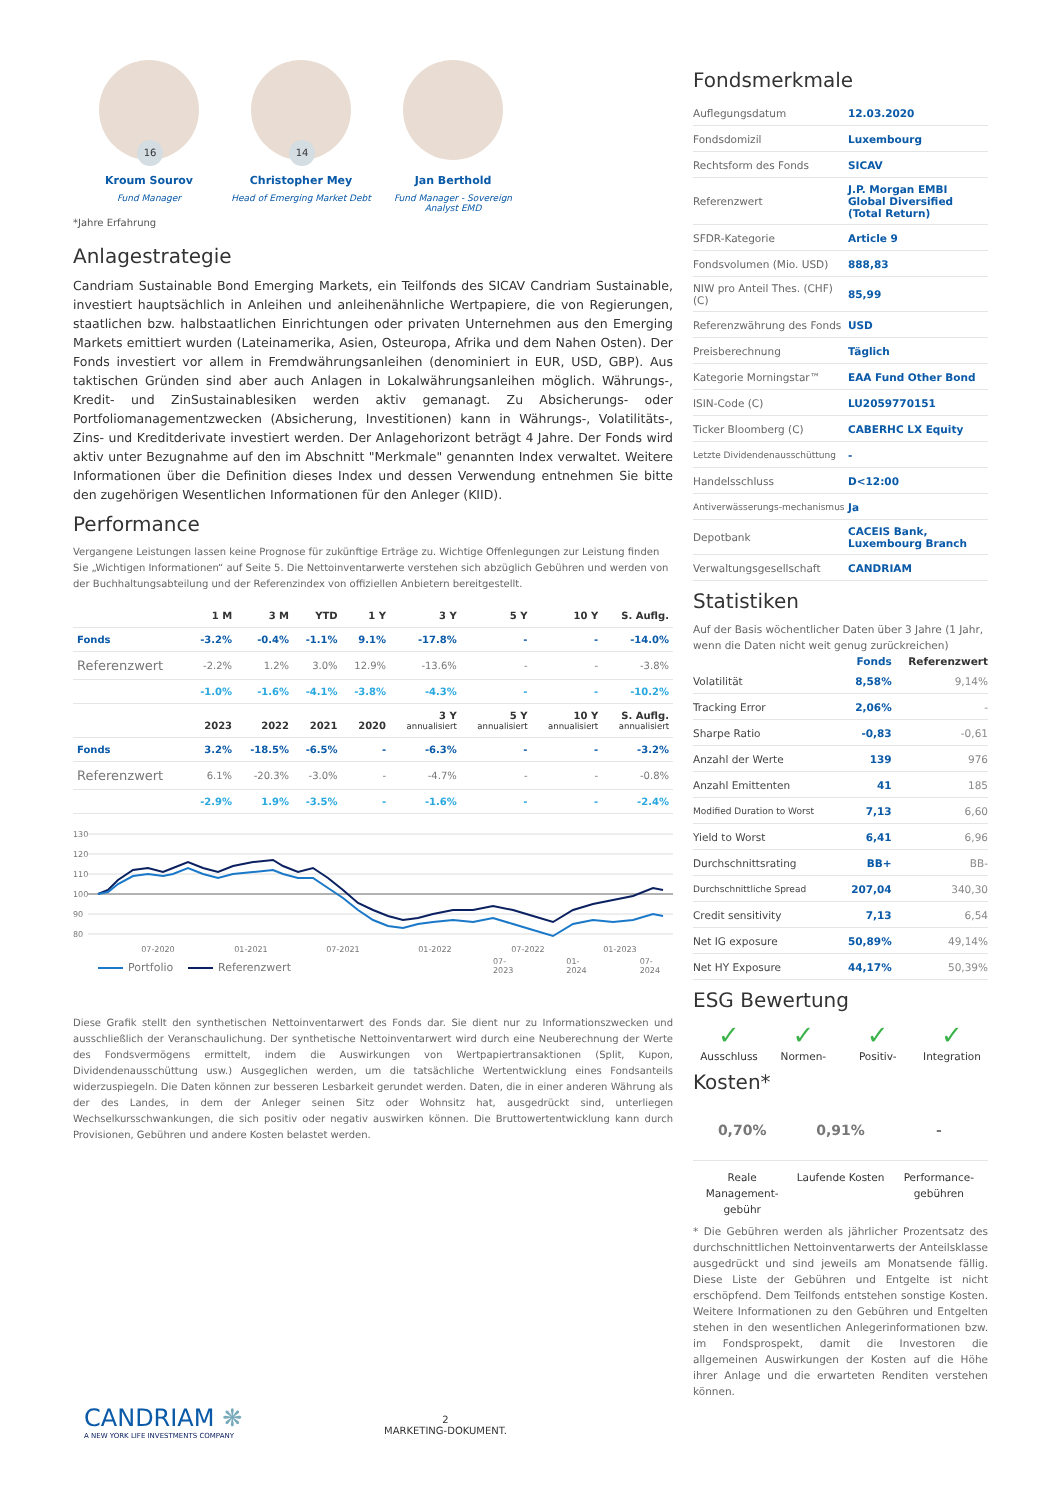16
Kroum Sourov
Fund Manager
14
Christopher Mey
Head of Emerging Market Debt
Jan Berthold
Fund Manager - Sovereign Analyst EMD
*Jahre Erfahrung
Anlagestrategie
Candriam Sustainable Bond Emerging Markets, ein Teilfonds des SICAV Candriam Sustainable, investiert hauptsächlich in Anleihen und anleihenähnliche Wertpapiere, die von Regierungen, staatlichen bzw. halbstaatlichen Einrichtungen oder privaten Unternehmen aus den Emerging Markets emittiert wurden (Lateinamerika, Asien, Osteuropa, Afrika und dem Nahen Osten). Der Fonds investiert vor allem in Fremdwährungsanleihen (denominiert in EUR, USD, GBP). Aus taktischen Gründen sind aber auch Anlagen in Lokalwährungsanleihen möglich. Währungs-, Kredit- und ZinSustainablesiken werden aktiv gemanagt. Zu Absicherungs- oder Portfoliomanagementzwecken (Absicherung, Investitionen) kann in Währungs-, Volatilitäts-, Zins- und Kreditderivate investiert werden. Der Anlagehorizont beträgt 4 Jahre. Der Fonds wird aktiv unter Bezugnahme auf den im Abschnitt "Merkmale" genannten Index verwaltet. Weitere Informationen über die Definition dieses Index und dessen Verwendung entnehmen Sie bitte den zugehörigen Wesentlichen Informationen für den Anleger (KIID).
Performance
Vergangene Leistungen lassen keine Prognose für zukünftige Erträge zu. Wichtige Offenlegungen zur Leistung finden Sie „Wichtigen Informationen“ auf Seite 5. Die Nettoinventarwerte verstehen sich abzüglich Gebühren und werden von der Buchhaltungsabteilung und der Referenzindex von offiziellen Anbietern bereitgestellt.
| | 1 M | 3 M | YTD | 1 Y | 3 Y | 5 Y | 10 Y | S. Auflg. |
| --- | --- | --- | --- | --- | --- | --- | --- | --- |
| Fonds | -3.2% | -0.4% | -1.1% | 9.1% | -17.8% | - | - | -14.0% |
| Referenzwert | -2.2% | 1.2% | 3.0% | 12.9% | -13.6% | - | - | -3.8% |
| | -1.0% | -1.6% | -4.1% | -3.8% | -4.3% | - | - | -10.2% |
| | 2023 | 2022 | 2021 | 2020 | 3 Y annualisiert | 5 Y annualisiert | 10 Y annualisiert | S. Auflg. annualisiert |
| Fonds | 3.2% | -18.5% | -6.5% | - | -6.3% | - | - | -3.2% |
| Referenzwert | 6.1% | -20.3% | -3.0% | - | -4.7% | - | - | -0.8% |
| | -2.9% | 1.9% | -3.5% | - | -1.6% | - | - | -2.4% |
130
120
110
100
90
80
07-2020
01-2021
07-2021
01-2022
07-2022
01-2023
Portfolio
Referenzwert
07-2023 01-2024 07-2024
Diese Grafik stellt den synthetischen Nettoinventarwert des Fonds dar. Sie dient nur zu Informationszwecken und ausschließlich der Veranschaulichung. Der synthetische Nettoinventarwert wird durch eine Neuberechnung der Werte des Fondsvermögens ermittelt, indem die Auswirkungen von Wertpapiertransaktionen (Split, Kupon, Dividendenausschüttung usw.) Ausgeglichen werden, um die tatsächliche Wertentwicklung eines Fondsanteils widerzuspiegeln. Die Daten können zur besseren Lesbarkeit gerundet werden. Daten, die in einer anderen Währung als der des Landes, in dem der Anleger seinen Sitz oder Wohnsitz hat, ausgedrückt sind, unterliegen Wechselkursschwankungen, die sich positiv oder negativ auswirken können. Die Bruttowertentwicklung kann durch Provisionen, Gebühren und andere Kosten belastet werden.
Fondsmerkmale
| Auflegungsdatum | 12.03.2020 |
| Fondsdomizil | Luxembourg |
| Rechtsform des Fonds | SICAV |
| Referenzwert | J.P. Morgan EMBI Global Diversified (Total Return) |
| SFDR-Kategorie | Article 9 |
| Fondsvolumen (Mio. USD) | 888,83 |
| NIW pro Anteil Thes. (CHF) (C) | 85,99 |
| Referenzwährung des Fonds | USD |
| Preisberechnung | Täglich |
| Kategorie Morningstar™ | EAA Fund Other Bond |
| ISIN-Code (C) | LU2059770151 |
| Ticker Bloomberg (C) | CABERHC LX Equity |
| Letzte Dividendenausschüttung | - |
| Handelsschluss | D<12:00 |
| Antiverwässerungs-mechanismus | Ja |
| Depotbank | CACEIS Bank, Luxembourg Branch |
| Verwaltungsgesellschaft | CANDRIAM |
Statistiken
Auf der Basis wöchentlicher Daten über 3 Jahre (1 Jahr, wenn die Daten nicht weit genug zurückreichen)
| | Fonds | Referenzwert |
| --- | --- | --- |
| Volatilität | 8,58% | 9,14% |
| Tracking Error | 2,06% | - |
| Sharpe Ratio | -0,83 | -0,61 |
| Anzahl der Werte | 139 | 976 |
| Anzahl Emittenten | 41 | 185 |
| Modified Duration to Worst | 7,13 | 6,60 |
| Yield to Worst | 6,41 | 6,96 |
| Durchschnittsrating | BB+ | BB- |
| Durchschnittliche Spread | 207,04 | 340,30 |
| Credit sensitivity | 7,13 | 6,54 |
| Net IG exposure | 50,89% | 49,14% |
| Net HY Exposure | 44,17% | 50,39% |
ESG Bewertung
✓
Ausschluss
✓
Normen-
✓
Positiv-
✓
Integration
Kosten*
0,70%
Reale Management-gebühr
0,91%
Laufende Kosten
-
Performance-gebühren
* Die Gebühren werden als jährlicher Prozentsatz des durchschnittlichen Nettoinventarwerts der Anteilsklasse ausgedrückt und sind jeweils am Monatsende fällig. Diese Liste der Gebühren und Entgelte ist nicht erschöpfend. Dem Teilfonds entstehen sonstige Kosten. Weitere Informationen zu den Gebühren und Entgelten stehen in den wesentlichen Anlegerinformationen bzw. im Fondsprospekt, damit die Investoren die allgemeinen Auswirkungen der Kosten auf die Höhe ihrer Anlage und die erwarteten Renditen verstehen können.
CANDRIAM ❋
A NEW YORK LIFE INVESTMENTS COMPANY
2
MARKETING-DOKUMENT.